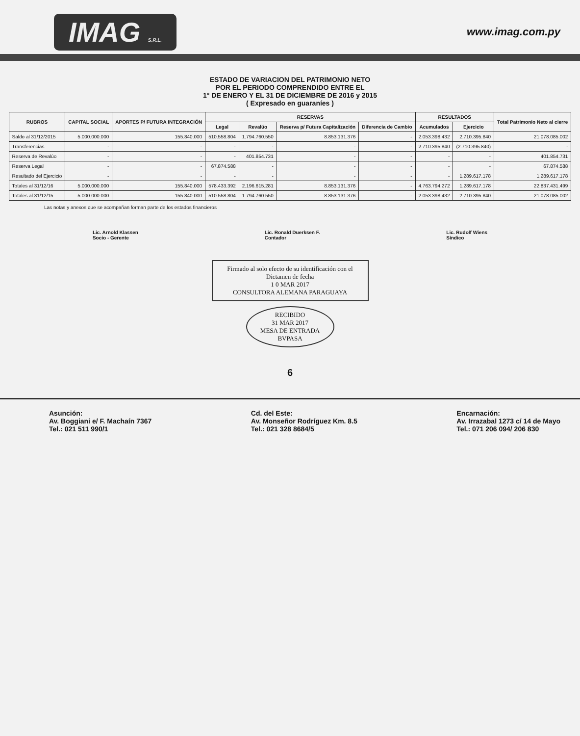IMAG S.R.L.
www.imag.com.py
ESTADO DE VARIACION DEL PATRIMONIO NETO
POR EL PERIODO COMPRENDIDO ENTRE EL
1° DE ENERO Y EL 31 DE DICIEMBRE DE 2016 y 2015
( Expresado en guaraníes )
| RUBROS | CAPITAL SOCIAL | APORTES P/ FUTURA INTEGRACIÓN | RESERVAS | | | | RESULTADOS | | Total Patrimonio Neto al cierre |
| --- | --- | --- | --- | --- | --- | --- | --- | --- | --- |
| | | | Legal | Revalúo | Reserva p/ Futura Capitalización | Diferencia de Cambio | Acumulados | Ejercicio | |
| Saldo al 31/12/2015 | 5.000.000.000 | 155.840.000 | 510.558.804 | 1.794.760.550 | 8.853.131.376 | - | 2.053.398.432 | 2.710.395.840 | 21.078.085.002 |
| Transferencias | - | - | - | - | - | - | 2.710.395.840 | (2.710.395.840) | - |
| Reserva de Revalúo | - | - | - | 401.854.731 | - | - | - | - | 401.854.731 |
| Reserva Legal | - | - | 67.874.588 | - | - | - | - | - | 67.874.588 |
| Resultado del Ejercicio | - | - | - | - | - | - | - | 1.289.617.178 | 1.289.617.178 |
| Totales al 31/12/16 | 5.000.000.000 | 155.840.000 | 578.433.392 | 2.196.615.281 | 8.853.131.376 | - | 4.763.794.272 | 1.289.617.178 | 22.837.431.499 |
| Totales al 31/12/15 | 5.000.000.000 | 155.840.000 | 510.558.804 | 1.794.760.550 | 8.853.131.376 | - | 2.053.398.432 | 2.710.395.840 | 21.078.085.002 |
Las notas y anexos que se acompañan forman parte de los estados financieros
Lic. Arnold Klassen
Socio - Gerente
Lic. Ronald Duerksen F.
Contador
Lic. Rudolf Wiens
Síndico
Firmado al solo efecto de su identificación con el Dictamen de fecha
1 0 MAR 2017
CONSULTORA ALEMANA PARAGUAYA
RECIBIDO
31 MAR 2017
MESA DE ENTRADA
BVPASA
6
Asunción:
Av. Boggiani e/ F. Machaín 7367
Tel.: 021 511 990/1
Cd. del Este:
Av. Monseñor Rodríguez Km. 8.5
Tel.: 021 328 8684/5
Encarnación:
Av. Irrazabal 1273 c/ 14 de Mayo
Tel.: 071 206 094/ 206 830